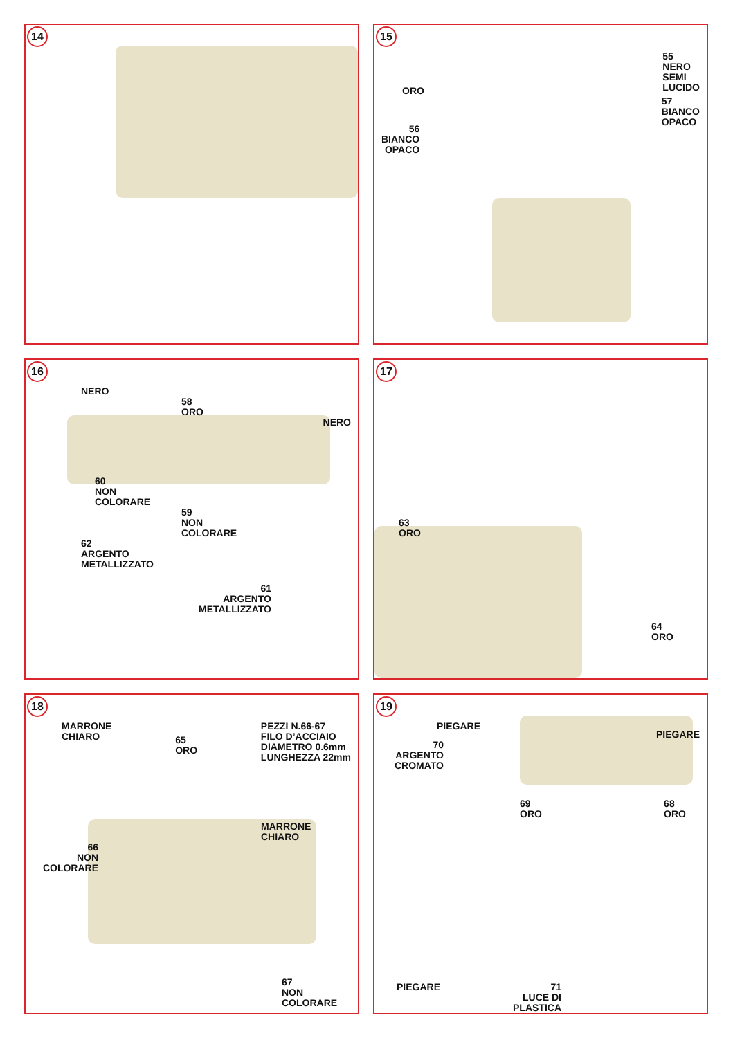14
15
ORO
55
NERO
SEMI
LUCIDO
56
BIANCO
OPACO
57
BIANCO
OPACO
16
NERO
58
ORO
NERO
60
NON
COLORARE
59
NON
COLORARE
62
ARGENTO
METALLIZZATO
61
ARGENTO
METALLIZZATO
17
63
ORO
64
ORO
18
MARRONE
CHIARO
65
ORO
PEZZI N.66-67
FILO D’ACCIAIO
DIAMETRO 0.6mm
LUNGHEZZA 22mm
MARRONE
CHIARO
66
NON
COLORARE
67
NON
COLORARE
19
PIEGARE
PIEGARE
70
ARGENTO
CROMATO
69
ORO
68
ORO
PIEGARE 71
LUCE DI
PLASTICA